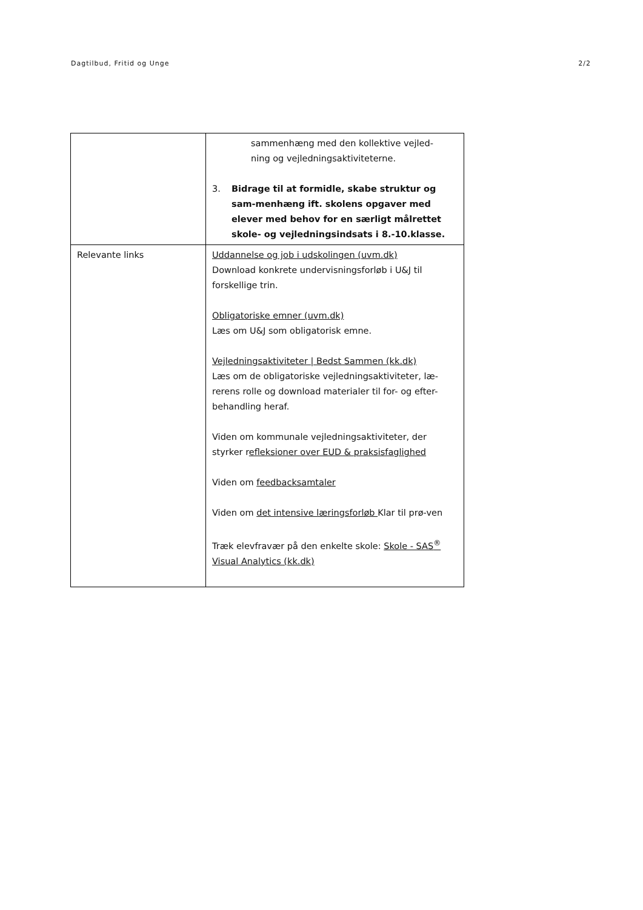Dagtilbud, Fritid og Unge 2/2
| | sammenhæng med den kollektive vejled- ning og vejledningsaktiviteterne. 3. Bidrage til at formidle, skabe struktur og sam-menhæng ift. skolens opgaver med elever med behov for en særligt målrettet skole- og vejledningsindsats i 8.-10.klasse. |
| Relevante links | Uddannelse og job i udskolingen (uvm.dk) Download konkrete undervisningsforløb i U&J til forskellige trin. Obligatoriske emner (uvm.dk) Læs om U&J som obligatorisk emne. Vejledningsaktiviteter / Bedst Sammen (kk.dk) Læs om de obligatoriske vejledningsaktiviteter, læ-rerens rolle og download materialer til for- og efter-behandling heraf. Viden om kommunale vejledningsaktiviteter, der styrker r efleksioner over EUD & praksisfaglighed Viden om feedbacksamtaler Viden om det intensive læringsforløb Klar til prø-ven Træk elevfravær på den enkelte skole: Skole - SAS<sup>®</sup> Visual Analytics (kk.dk) |